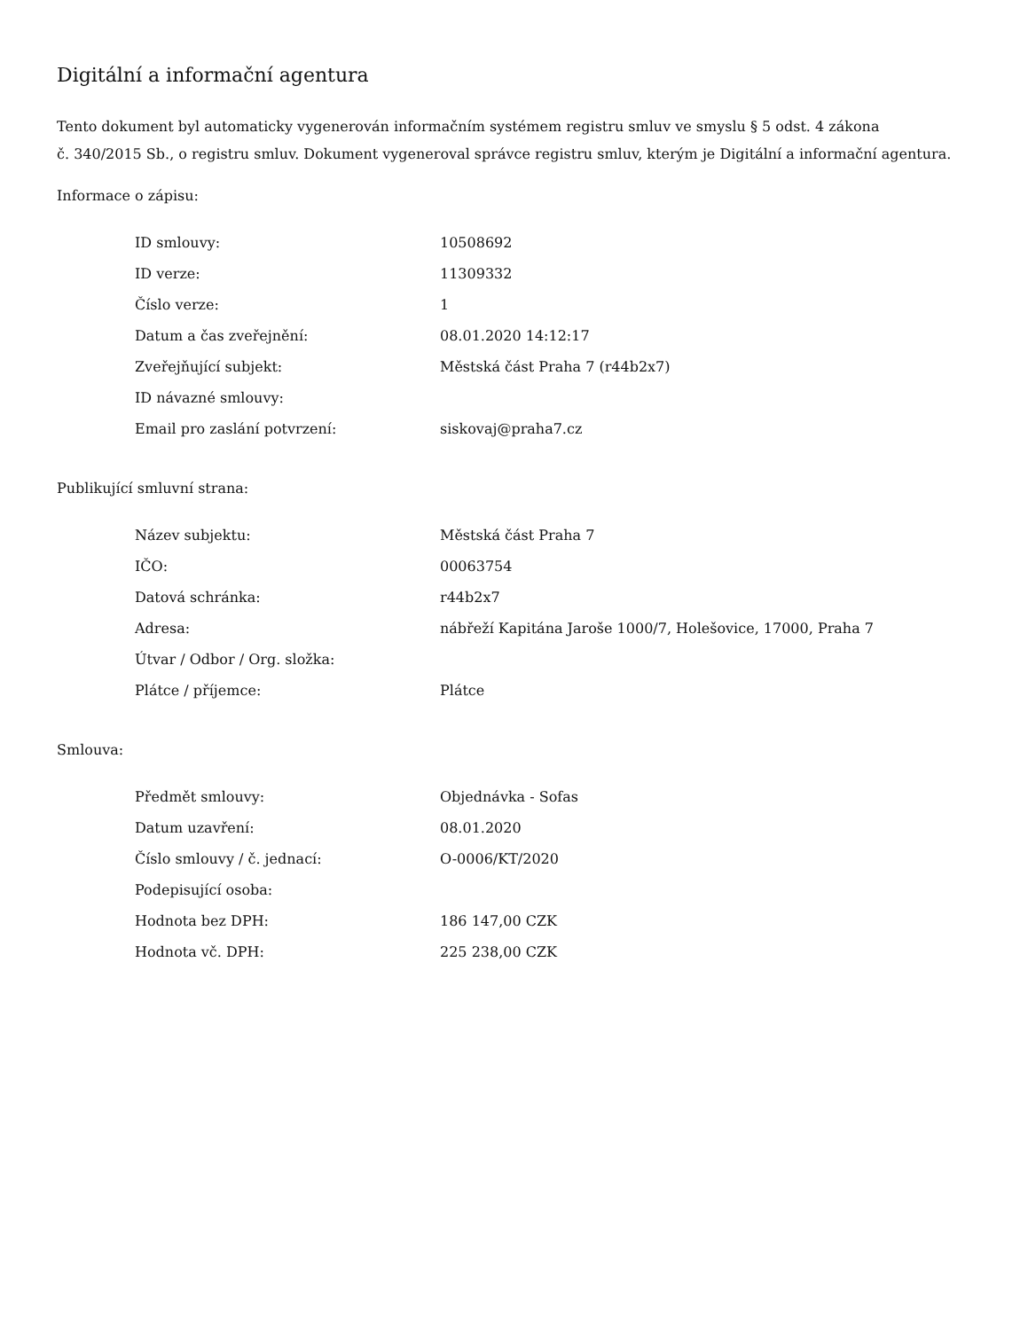Digitální a informační agentura
Tento dokument byl automaticky vygenerován informačním systémem registru smluv ve smyslu § 5 odst. 4 zákona
č. 340/2015 Sb., o registru smluv. Dokument vygeneroval správce registru smluv, kterým je Digitální a informační agentura.
Informace o zápisu:
| ID smlouvy: | 10508692 |
| ID verze: | 11309332 |
| Číslo verze: | 1 |
| Datum a čas zveřejnění: | 08.01.2020 14:12:17 |
| Zveřejňující subjekt: | Městská část Praha 7 (r44b2x7) |
| ID návazné smlouvy: | |
| Email pro zaslání potvrzení: | siskovaj@praha7.cz |
Publikující smluvní strana:
| Název subjektu: | Městská část Praha 7 |
| IČO: | 00063754 |
| Datová schránka: | r44b2x7 |
| Adresa: | nábřeží Kapitána Jaroše 1000/7, Holešovice, 17000, Praha 7 |
| Útvar / Odbor / Org. složka: | |
| Plátce / příjemce: | Plátce |
Smlouva:
| Předmět smlouvy: | Objednávka - Sofas |
| Datum uzavření: | 08.01.2020 |
| Číslo smlouvy / č. jednací: | O-0006/KT/2020 |
| Podepisující osoba: | |
| Hodnota bez DPH: | 186 147,00 CZK |
| Hodnota vč. DPH: | 225 238,00 CZK |